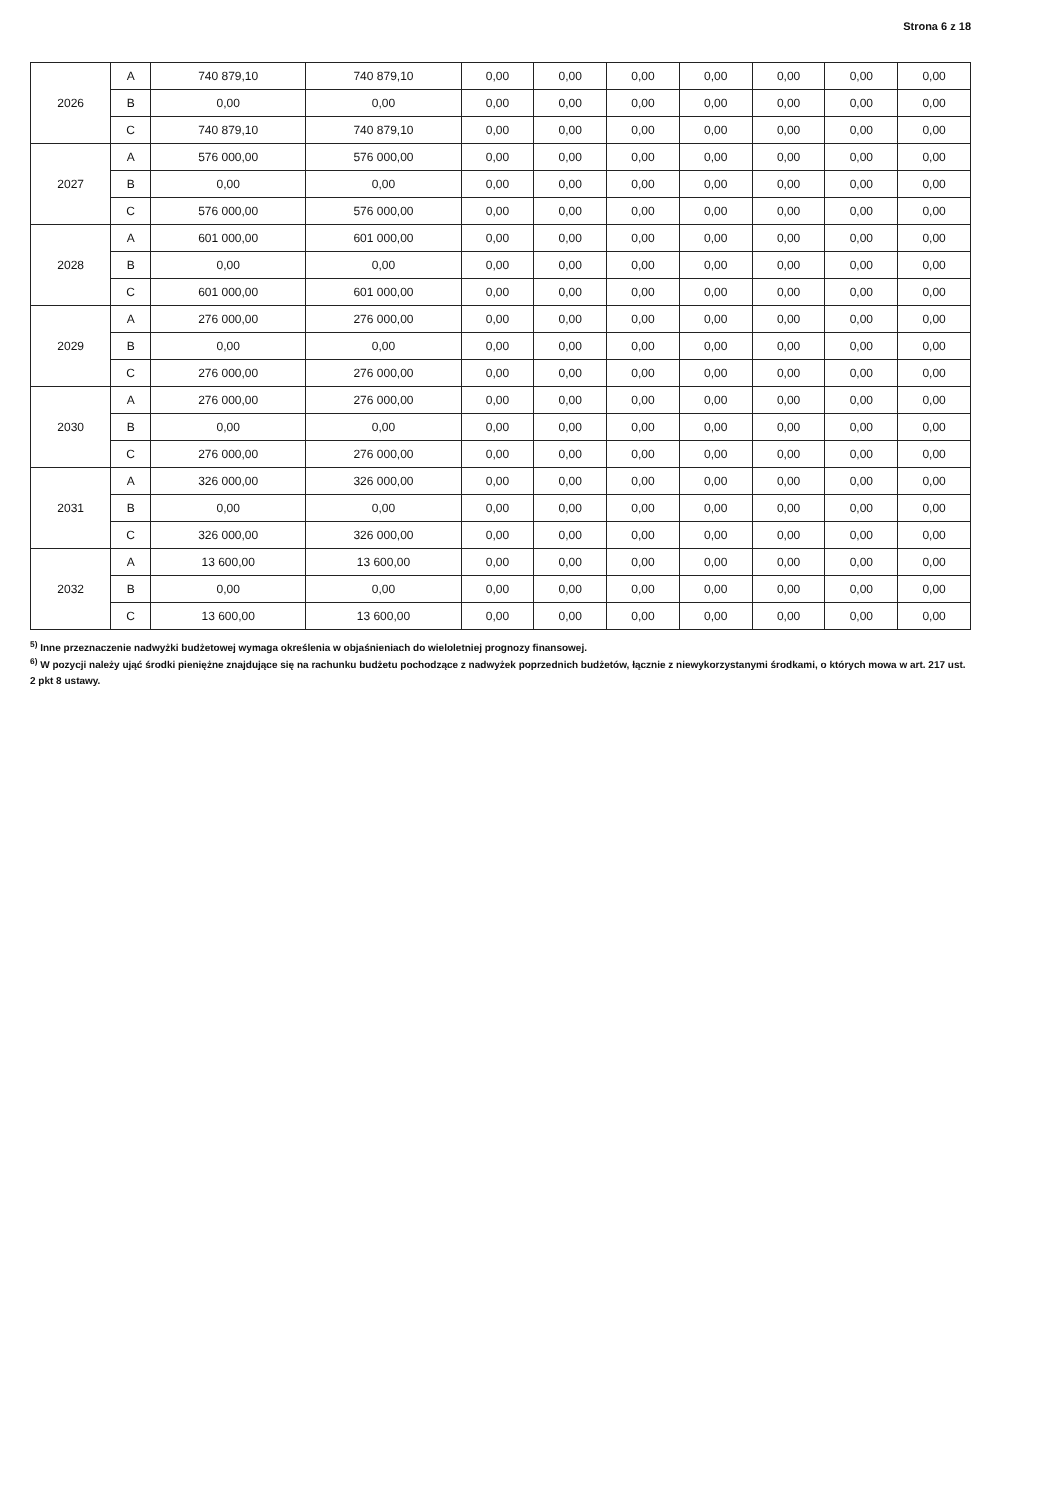Strona 6 z 18
| 2026 | A | 740 879,10 | 740 879,10 | 0,00 | 0,00 | 0,00 | 0,00 | 0,00 | 0,00 | 0,00 |
| | B | 0,00 | 0,00 | 0,00 | 0,00 | 0,00 | 0,00 | 0,00 | 0,00 | 0,00 |
| | C | 740 879,10 | 740 879,10 | 0,00 | 0,00 | 0,00 | 0,00 | 0,00 | 0,00 | 0,00 |
| 2027 | A | 576 000,00 | 576 000,00 | 0,00 | 0,00 | 0,00 | 0,00 | 0,00 | 0,00 | 0,00 |
| | B | 0,00 | 0,00 | 0,00 | 0,00 | 0,00 | 0,00 | 0,00 | 0,00 | 0,00 |
| | C | 576 000,00 | 576 000,00 | 0,00 | 0,00 | 0,00 | 0,00 | 0,00 | 0,00 | 0,00 |
| 2028 | A | 601 000,00 | 601 000,00 | 0,00 | 0,00 | 0,00 | 0,00 | 0,00 | 0,00 | 0,00 |
| | B | 0,00 | 0,00 | 0,00 | 0,00 | 0,00 | 0,00 | 0,00 | 0,00 | 0,00 |
| | C | 601 000,00 | 601 000,00 | 0,00 | 0,00 | 0,00 | 0,00 | 0,00 | 0,00 | 0,00 |
| 2029 | A | 276 000,00 | 276 000,00 | 0,00 | 0,00 | 0,00 | 0,00 | 0,00 | 0,00 | 0,00 |
| | B | 0,00 | 0,00 | 0,00 | 0,00 | 0,00 | 0,00 | 0,00 | 0,00 | 0,00 |
| | C | 276 000,00 | 276 000,00 | 0,00 | 0,00 | 0,00 | 0,00 | 0,00 | 0,00 | 0,00 |
| 2030 | A | 276 000,00 | 276 000,00 | 0,00 | 0,00 | 0,00 | 0,00 | 0,00 | 0,00 | 0,00 |
| | B | 0,00 | 0,00 | 0,00 | 0,00 | 0,00 | 0,00 | 0,00 | 0,00 | 0,00 |
| | C | 276 000,00 | 276 000,00 | 0,00 | 0,00 | 0,00 | 0,00 | 0,00 | 0,00 | 0,00 |
| 2031 | A | 326 000,00 | 326 000,00 | 0,00 | 0,00 | 0,00 | 0,00 | 0,00 | 0,00 | 0,00 |
| | B | 0,00 | 0,00 | 0,00 | 0,00 | 0,00 | 0,00 | 0,00 | 0,00 | 0,00 |
| | C | 326 000,00 | 326 000,00 | 0,00 | 0,00 | 0,00 | 0,00 | 0,00 | 0,00 | 0,00 |
| 2032 | A | 13 600,00 | 13 600,00 | 0,00 | 0,00 | 0,00 | 0,00 | 0,00 | 0,00 | 0,00 |
| | B | 0,00 | 0,00 | 0,00 | 0,00 | 0,00 | 0,00 | 0,00 | 0,00 | 0,00 |
| | C | 13 600,00 | 13 600,00 | 0,00 | 0,00 | 0,00 | 0,00 | 0,00 | 0,00 | 0,00 |
<sup>5)</sup> Inne przeznaczenie nadwyżki budżetowej wymaga określenia w objaśnieniach do wieloletniej prognozy finansowej.
<sup>6)</sup> W pozycji należy ująć środki pieniężne znajdujące się na rachunku budżetu pochodzące z nadwyżek poprzednich budżetów, łącznie z niewykorzystanymi środkami, o których mowa w art. 217 ust. 2 pkt 8 ustawy.